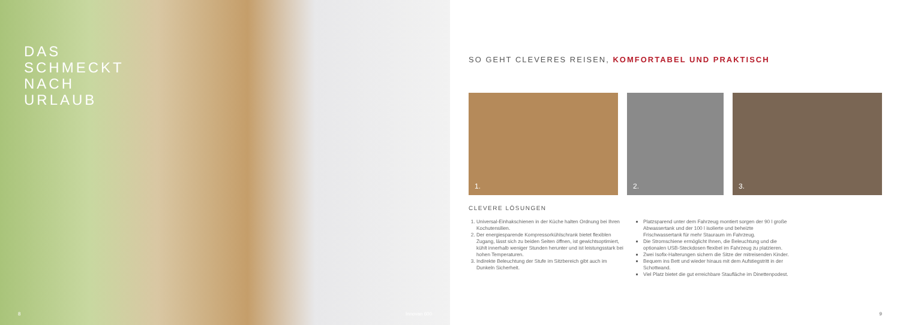DAS
SCHMECKT
NACH
URLAUB
8 Innovan 600
SO GEHT CLEVERES REISEN, KOMFORTABEL UND PRAKTISCH
1. 2. 3.
CLEVERE LÖSUNGEN
1. Universal-Einhakschienen in der Küche halten Ordnung bei Ihren Kochutensilien.
2. Der energiesparende Kompressorkühlschrank bietet flexiblen Zugang, lässt sich zu beiden Seiten öffnen, ist gewichtsoptimiert, kühlt innerhalb weniger Stunden herunter und ist leistungsstark bei hohen Temperaturen.
3. Indirekte Beleuchtung der Stufe im Sitzbereich gibt auch im Dunkeln Sicherheit.
Platzsparend unter dem Fahrzeug montiert sorgen der 90 l große Abwassertank und der 100 l isolierte und beheizte Frischwassertank für mehr Stauraum im Fahrzeug.
Die Stromschiene ermöglicht Ihnen, die Beleuchtung und die optionalen USB-Steckdosen flexibel im Fahrzeug zu platzieren.
Zwei Isofix-Halterungen sichern die Sitze der mitreisenden Kinder.
Bequem ins Bett und wieder hinaus mit dem Aufstiegstritt in der Schottwand.
Viel Platz bietet die gut erreichbare Staufläche im Dinettenpodest.
9